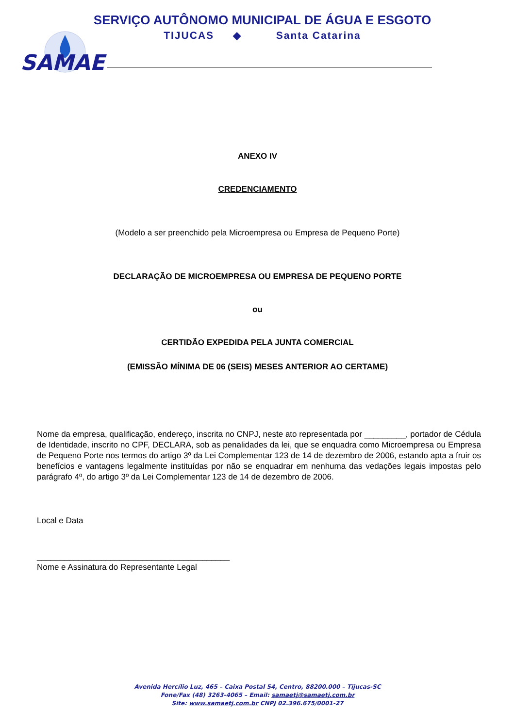SERVIÇO AUTÔNOMO MUNICIPAL DE ÁGUA E ESGOTO
TIJUCAS ◆ Santa Catarina
SAMAE
ANEXO IV
CREDENCIAMENTO
(Modelo a ser preenchido pela Microempresa ou Empresa de Pequeno Porte)
DECLARAÇÃO DE MICROEMPRESA OU EMPRESA DE PEQUENO PORTE
ou
CERTIDÃO EXPEDIDA PELA JUNTA COMERCIAL
(EMISSÃO MÍNIMA DE 06 (SEIS) MESES ANTERIOR AO CERTAME)
Nome da empresa, qualificação, endereço, inscrita no CNPJ, neste ato representada por _________, portador de Cédula de Identidade, inscrito no CPF, DECLARA, sob as penalidades da lei, que se enquadra como Microempresa ou Empresa de Pequeno Porte nos termos do artigo 3º da Lei Complementar 123 de 14 de dezembro de 2006, estando apta a fruir os benefícios e vantagens legalmente instituídas por não se enquadrar em nenhuma das vedações legais impostas pelo parágrafo 4º, do artigo 3º da Lei Complementar 123 de 14 de dezembro de 2006.
Local e Data
__________________________________________
Nome e Assinatura do Representante Legal
Avenida Hercílio Luz, 465 – Caixa Postal 54, Centro, 88200.000 – Tijucas-SC
Fone/Fax (48) 3263-4065 – Email: samaetj@samaetj.com.br
Site: www.samaetj.com.br CNPJ 02.396.675/0001-27